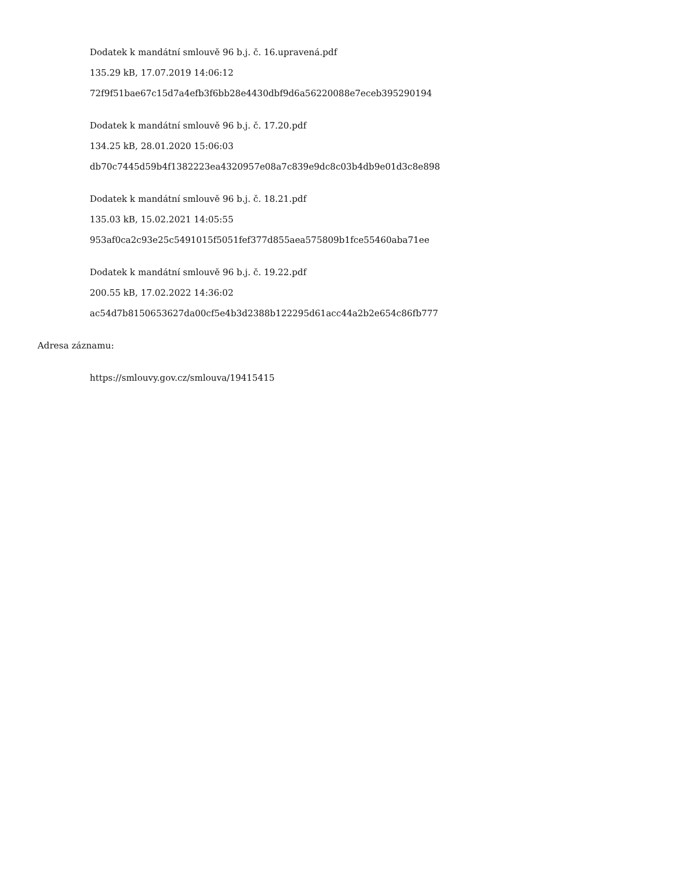Dodatek k mandátní smlouvě 96 b.j. č. 16.upravená.pdf
135.29 kB, 17.07.2019 14:06:12
72f9f51bae67c15d7a4efb3f6bb28e4430dbf9d6a56220088e7eceb395290194
Dodatek k mandátní smlouvě 96 b.j. č. 17.20.pdf
134.25 kB, 28.01.2020 15:06:03
db70c7445d59b4f1382223ea4320957e08a7c839e9dc8c03b4db9e01d3c8e898
Dodatek k mandátní smlouvě 96 b.j. č. 18.21.pdf
135.03 kB, 15.02.2021 14:05:55
953af0ca2c93e25c5491015f5051fef377d855aea575809b1fce55460aba71ee
Dodatek k mandátní smlouvě 96 b.j. č. 19.22.pdf
200.55 kB, 17.02.2022 14:36:02
ac54d7b8150653627da00cf5e4b3d2388b122295d61acc44a2b2e654c86fb777
Adresa záznamu:
https://smlouvy.gov.cz/smlouva/19415415